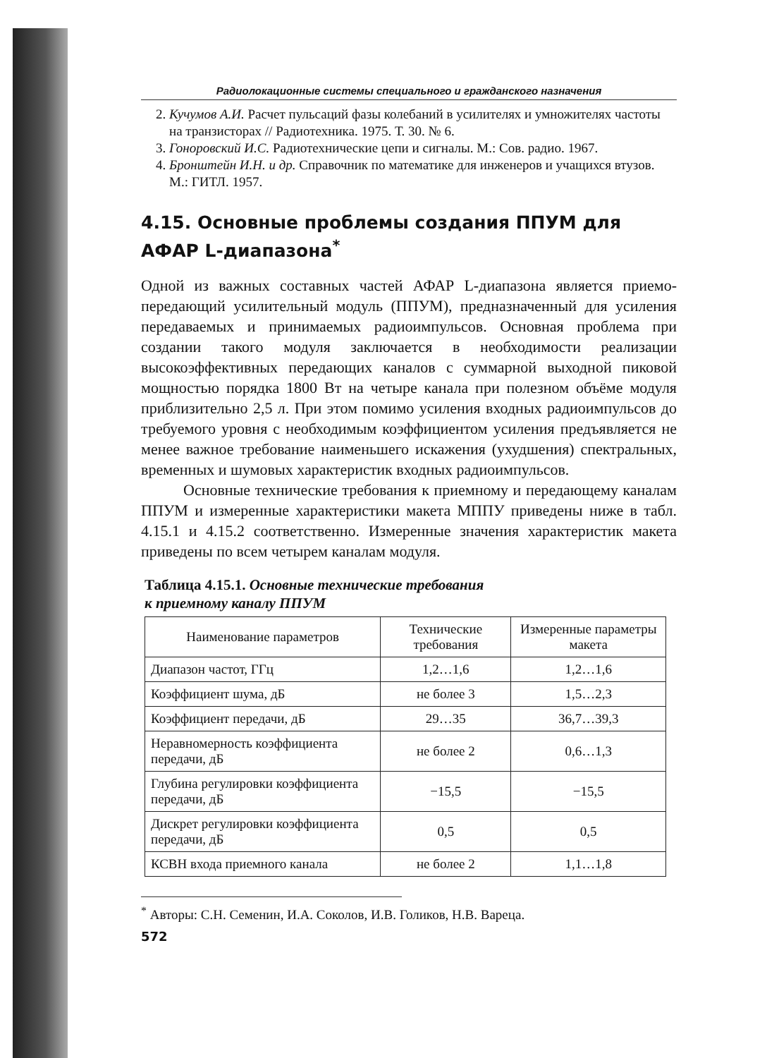Радиолокационные системы специального и гражданского назначения
2. Кучумов А.И. Расчет пульсаций фазы колебаний в усилителях и умножителях частоты на транзисторах // Радиотехника. 1975. Т. 30. № 6.
3. Гоноровский И.С. Радиотехнические цепи и сигналы. М.: Сов. радио. 1967.
4. Бронштейн И.Н. и др. Справочник по математике для инженеров и учащихся втузов. М.: ГИТЛ. 1957.
4.15. Основные проблемы создания ППУМ для АФАР L-диапазона<sup>*</sup>
Одной из важных составных частей АФАР L-диапазона является приемо-передающий усилительный модуль (ППУМ), предназначенный для усиления передаваемых и принимаемых радиоимпульсов. Основная проблема при создании такого модуля заключается в необходимости реализации высокоэффективных передающих каналов с суммарной выходной пиковой мощностью порядка 1800 Вт на четыре канала при полезном объёме модуля приблизительно 2,5 л. При этом помимо усиления входных радиоимпульсов до требуемого уровня с необходимым коэффициентом усиления предъявляется не менее важное требование наименьшего искажения (ухудшения) спектральных, временных и шумовых характеристик входных радиоимпульсов.
Основные технические требования к приемному и передающему каналам ППУМ и измеренные характеристики макета МППУ приведены ниже в табл. 4.15.1 и 4.15.2 соответственно. Измеренные значения характеристик макета приведены по всем четырем каналам модуля.
Таблица 4.15.1. Основные технические требования
к приемному каналу ППУМ
| Наименование параметров | Технические требования | Измеренные параметры макета |
| --- | --- | --- |
| Диапазон частот, ГГц | 1,2…1,6 | 1,2…1,6 |
| Коэффициент шума, дБ | не более 3 | 1,5…2,3 |
| Коэффициент передачи, дБ | 29…35 | 36,7…39,3 |
| Неравномерность коэффициента передачи, дБ | не более 2 | 0,6…1,3 |
| Глубина регулировки коэффициента передачи, дБ | −15,5 | −15,5 |
| Дискрет регулировки коэффициента передачи, дБ | 0,5 | 0,5 |
| КСВН входа приемного канала | не более 2 | 1,1…1,8 |
<sup>*</sup> Авторы: С.Н. Семенин, И.А. Соколов, И.В. Голиков, Н.В. Вареца.
572